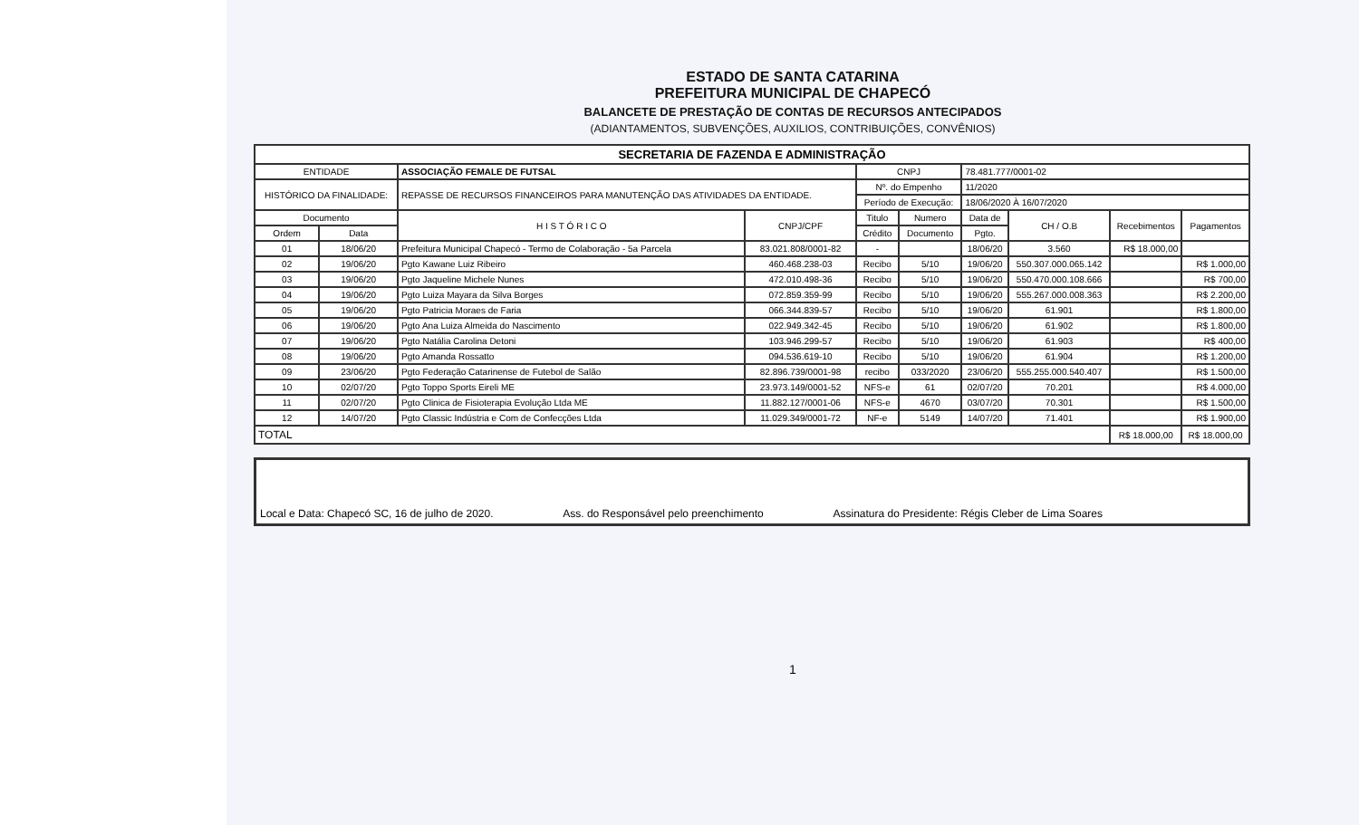ESTADO DE SANTA CATARINA
PREFEITURA MUNICIPAL DE CHAPECÓ
BALANCETE DE PRESTAÇÃO DE CONTAS DE RECURSOS ANTECIPADOS
(ADIANTAMENTOS, SUBVENÇÕES, AUXILIOS, CONTRIBUIÇÕES, CONVÊNIOS)
| SECRETARIA DE FAZENDA E ADMINISTRAÇÃO | | | | | | | | | |
| --- | --- | --- | --- | --- | --- | --- | --- | --- | --- |
| ENTIDADE | | ASSOCIAÇÃO FEMALE DE FUTSAL | | CNPJ | | 78.481.777/0001-02 | | | |
| HISTÓRICO DA FINALIDADE: | | REPASSE DE RECURSOS FINANCEIROS PARA MANUTENÇÃO DAS ATIVIDADES DA ENTIDADE. | | Nº. do Empenho | | 11/2020 | | | |
| | | | | Período de Execução: | | 18/06/2020 À 16/07/2020 | | | |
| Documento | | H I S T Ó R I C O | CNPJ/CPF | Titulo | Numero | Data de | CH / O.B | Recebimentos | Pagamentos |
| Ordem | Data | | | Crédito | Documento | Pgto. | | | |
| 01 | 18/06/20 | Prefeitura Municipal Chapecó - Termo de Colaboração - 5a Parcela | 83.021.808/0001-82 | - | | 18/06/20 | 3.560 | R$ 18.000,00 | |
| 02 | 19/06/20 | Pgto Kawane Luiz Ribeiro | 460.468.238-03 | Recibo | 5/10 | 19/06/20 | 550.307.000.065.142 | | R$ 1.000,00 |
| 03 | 19/06/20 | Pgto Jaqueline Michele Nunes | 472.010.498-36 | Recibo | 5/10 | 19/06/20 | 550.470.000.108.666 | | R$ 700,00 |
| 04 | 19/06/20 | Pgto Luiza Mayara da Silva Borges | 072.859.359-99 | Recibo | 5/10 | 19/06/20 | 555.267.000.008.363 | | R$ 2.200,00 |
| 05 | 19/06/20 | Pgto Patricia Moraes de Faria | 066.344.839-57 | Recibo | 5/10 | 19/06/20 | 61.901 | | R$ 1.800,00 |
| 06 | 19/06/20 | Pgto Ana Luiza Almeida do Nascimento | 022.949.342-45 | Recibo | 5/10 | 19/06/20 | 61.902 | | R$ 1.800,00 |
| 07 | 19/06/20 | Pgto Natália Carolina Detoni | 103.946.299-57 | Recibo | 5/10 | 19/06/20 | 61.903 | | R$ 400,00 |
| 08 | 19/06/20 | Pgto Amanda Rossatto | 094.536.619-10 | Recibo | 5/10 | 19/06/20 | 61.904 | | R$ 1.200,00 |
| 09 | 23/06/20 | Pgto Federação Catarinense de Futebol de Salão | 82.896.739/0001-98 | recibo | 033/2020 | 23/06/20 | 555.255.000.540.407 | | R$ 1.500,00 |
| 10 | 02/07/20 | Pgto Toppo Sports Eireli ME | 23.973.149/0001-52 | NFS-e | 61 | 02/07/20 | 70.201 | | R$ 4.000,00 |
| 11 | 02/07/20 | Pgto Clinica de Fisioterapia Evolução Ltda ME | 11.882.127/0001-06 | NFS-e | 4670 | 03/07/20 | 70.301 | | R$ 1.500,00 |
| 12 | 14/07/20 | Pgto Classic Indústria e Com de Confecções Ltda | 11.029.349/0001-72 | NF-e | 5149 | 14/07/20 | 71.401 | | R$ 1.900,00 |
| TOTAL | | | | | | | | R$ 18.000,00 | R$ 18.000,00 |
Local e Data: Chapecó SC, 16 de julho de 2020. Ass. do Responsável pelo preenchimento Assinatura do Presidente: Régis Cleber de Lima Soares
1